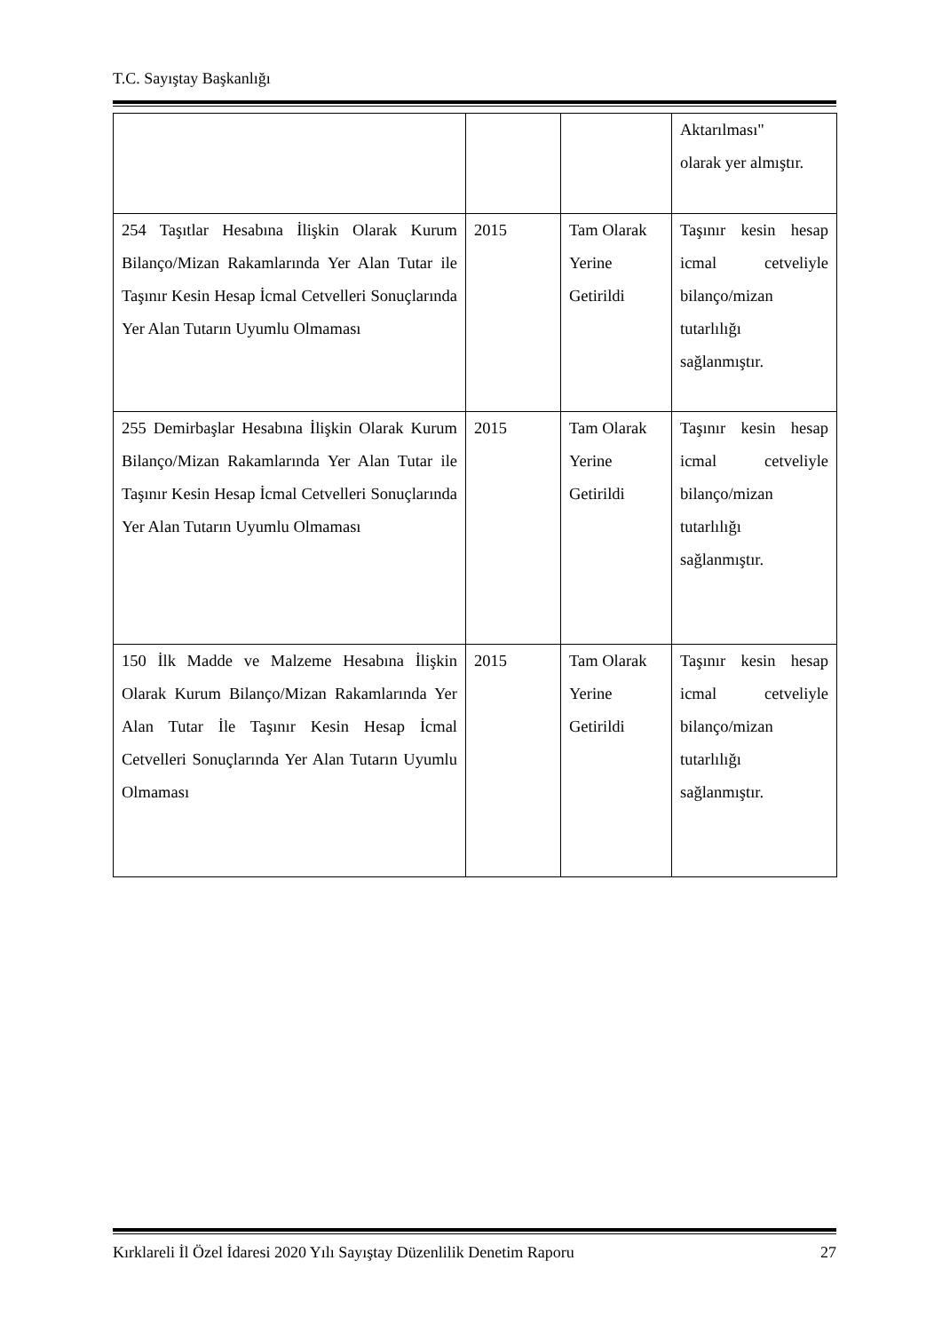T.C. Sayıştay Başkanlığı
| | | | Aktarılması" olarak yer almıştır. |
| 254 Taşıtlar Hesabına İlişkin Olarak Kurum Bilanço/Mizan Rakamlarında Yer Alan Tutar ile Taşınır Kesin Hesap İcmal Cetvelleri Sonuçlarında Yer Alan Tutarın Uyumlu Olmaması | 2015 | Tam Olarak Yerine Getirildi | Taşınır kesin hesap icmal cetveliyle bilanço/mizan tutarlılığı sağlanmıştır. |
| 255 Demirbaşlar Hesabına İlişkin Olarak Kurum Bilanço/Mizan Rakamlarında Yer Alan Tutar ile Taşınır Kesin Hesap İcmal Cetvelleri Sonuçlarında Yer Alan Tutarın Uyumlu Olmaması | 2015 | Tam Olarak Yerine Getirildi | Taşınır kesin hesap icmal cetveliyle bilanço/mizan tutarlılığı sağlanmıştır. |
| 150 İlk Madde ve Malzeme Hesabına İlişkin Olarak Kurum Bilanço/Mizan Rakamlarında Yer Alan Tutar İle Taşınır Kesin Hesap İcmal Cetvelleri Sonuçlarında Yer Alan Tutarın Uyumlu Olmaması | 2015 | Tam Olarak Yerine Getirildi | Taşınır kesin hesap icmal cetveliyle bilanço/mizan tutarlılığı sağlanmıştır. |
Kırklareli İl Özel İdaresi 2020 Yılı Sayıştay Düzenlilik Denetim Raporu 27